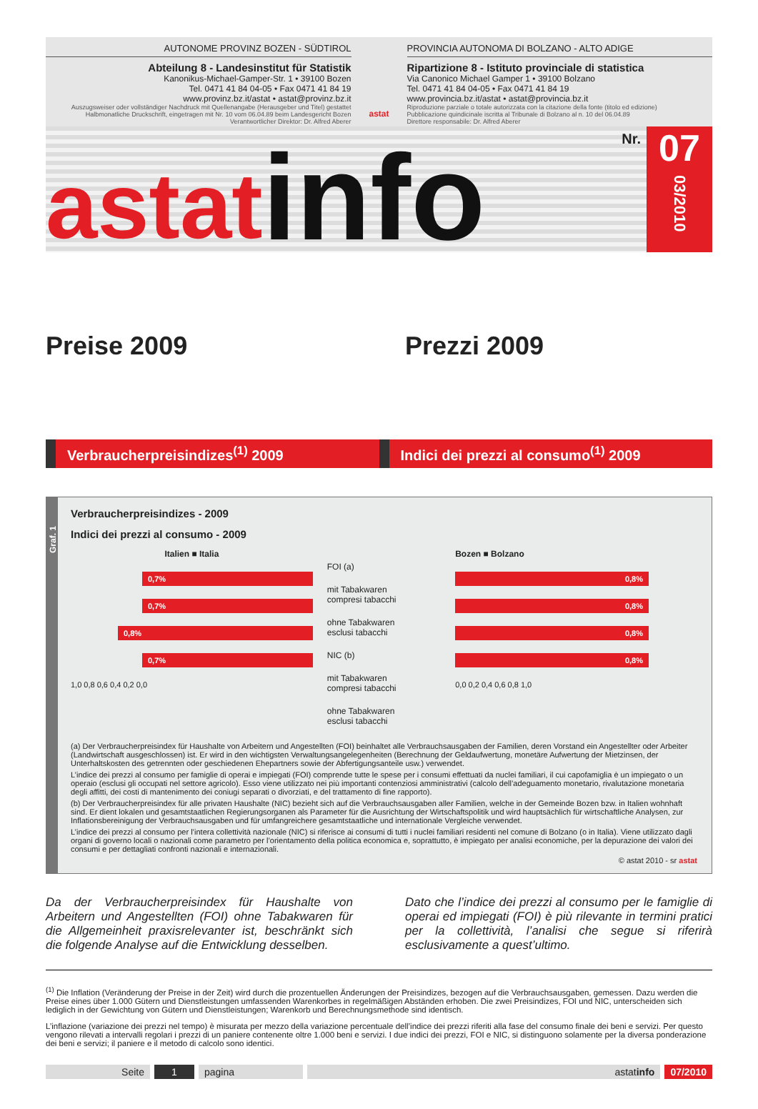AUTONOME PROVINZ BOZEN - SÜDTIROL
Abteilung 8 - Landesinstitut für Statistik
Kanonikus-Michael-Gamper-Str. 1 • 39100 Bozen
Tel. 0471 41 84 04-05 • Fax 0471 41 84 19
www.provinz.bz.it/astat • astat@provinz.bz.it
Auszugsweiser oder vollständiger Nachdruck mit Quellenangabe (Herausgeber und Titel) gestattet
Halbmonatliche Druckschrift, eingetragen mit Nr. 10 vom 06.04.89 beim Landesgericht Bozen
Verantwortlicher Direktor: Dr. Alfred Aberer
astat
PROVINCIA AUTONOMA DI BOLZANO - ALTO ADIGE
Ripartizione 8 - Istituto provinciale di statistica
Via Canonico Michael Gamper 1 • 39100 Bolzano
Tel. 0471 41 84 04-05 • Fax 0471 41 84 19
www.provincia.bz.it/astat • astat@provincia.bz.it
Riproduzione parziale o totale autorizzata con la citazione della fonte (titolo ed edizione)
Pubblicazione quindicinale iscritta al Tribunale di Bolzano al n. 10 del 06.04.89
Direttore responsabile: Dr. Alfred Aberer
astat info Nr.
07
03/2010
Preise 2009 Prezzi 2009
Verbraucherpreisindizes<sup>(1)</sup> 2009 Indici dei prezzi al consumo<sup>(1)</sup> 2009
Graf. 1
Verbraucherpreisindizes - 2009
Indici dei prezzi al consumo - 2009
Italien ■ Italia
0,7%
0,7%
0,8%
0,7%
1,0 0,8 0,6 0,4 0,2 0,0
FOI (a)
mit Tabakwaren
compresi tabacchi
ohne Tabakwaren
esclusi tabacchi
NIC (b)
mit Tabakwaren
compresi tabacchi
ohne Tabakwaren
esclusi tabacchi
Bozen ■ Bolzano
0,8%
0,8%
0,8%
0,8%
0,0 0,2 0,4 0,6 0,8 1,0
(a) Der Verbraucherpreisindex für Haushalte von Arbeitern und Angestellten (FOI) beinhaltet alle Verbrauchsausgaben der Familien, deren Vorstand ein Angestellter oder Arbeiter (Landwirtschaft ausgeschlossen) ist. Er wird in den wichtigsten Verwaltungsangelegenheiten (Berechnung der Geldaufwertung, monetäre Aufwertung der Mietzinsen, der Unterhaltskosten des getrennten oder geschiedenen Ehepartners sowie der Abfertigungsanteile usw.) verwendet.
L’indice dei prezzi al consumo per famiglie di operai e impiegati (FOI) comprende tutte le spese per i consumi effettuati da nuclei familiari, il cui capofamiglia è un impiegato o un operaio (esclusi gli occupati nel settore agricolo). Esso viene utilizzato nei più importanti contenziosi amministrativi (calcolo dell’adeguamento monetario, rivalutazione monetaria degli affitti, dei costi di mantenimento dei coniugi separati o divorziati, e del trattamento di fine rapporto).
(b) Der Verbraucherpreisindex für alle privaten Haushalte (NIC) bezieht sich auf die Verbrauchsausgaben aller Familien, welche in der Gemeinde Bozen bzw. in Italien wohnhaft sind. Er dient lokalen und gesamtstaatlichen Regierungsorganen als Parameter für die Ausrichtung der Wirtschaftspolitik und wird hauptsächlich für wirtschaftliche Analysen, zur Inflationsbereinigung der Verbrauchsausgaben und für umfangreichere gesamtstaatliche und internationale Vergleiche verwendet.
L’indice dei prezzi al consumo per l’intera collettività nazionale (NIC) si riferisce ai consumi di tutti i nuclei familiari residenti nel comune di Bolzano (o in Italia). Viene utilizzato dagli organi di governo locali o nazionali come parametro per l’orientamento della politica economica e, soprattutto, è impiegato per analisi economiche, per la depurazione dei valori dei consumi e per dettagliati confronti nazionali e internazionali.
© astat 2010 - sr astat
Da der Verbraucherpreisindex für Haushalte von Arbeitern und Angestellten (FOI) ohne Tabakwaren für die Allgemeinheit praxisrelevanter ist, beschränkt sich die folgende Analyse auf die Entwicklung desselben.
Dato che l’indice dei prezzi al consumo per le famiglie di operai ed impiegati (FOI) è più rilevante in termini pratici per la collettività, l’analisi che segue si riferirà esclusivamente a quest’ultimo.
<sup>(1)</sup> Die Inflation (Veränderung der Preise in der Zeit) wird durch die prozentuellen Änderungen der Preisindizes, bezogen auf die Verbrauchsausgaben, gemessen. Dazu werden die Preise eines über 1.000 Gütern und Dienstleistungen umfassenden Warenkorbes in regelmäßigen Abständen erhoben. Die zwei Preisindizes, FOI und NIC, unterscheiden sich lediglich in der Gewichtung von Gütern und Dienstleistungen; Warenkorb und Berechnungsmethode sind identisch.
L’inflazione (variazione dei prezzi nel tempo) è misurata per mezzo della variazione percentuale dell’indice dei prezzi riferiti alla fase del consumo finale dei beni e servizi. Per questo vengono rilevati a intervalli regolari i prezzi di un paniere contenente oltre 1.000 beni e servizi. I due indici dei prezzi, FOI e NIC, si distinguono solamente per la diversa ponderazione dei beni e servizi; il paniere e il metodo di calcolo sono identici.
Seite 1 pagina astatinfo 07/2010